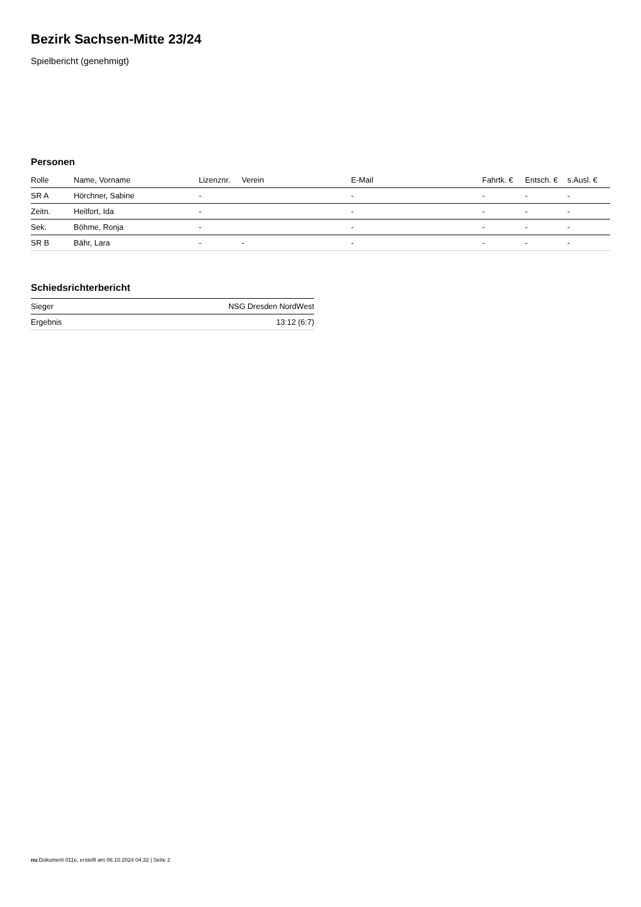Bezirk Sachsen-Mitte 23/24
Spielbericht (genehmigt)
Personen
| Rolle | Name, Vorname | Lizenznr. | Verein | E-Mail | Fahrtk. € | Entsch. € | s.Ausl. € |
| --- | --- | --- | --- | --- | --- | --- | --- |
| SR A | Hörchner, Sabine | - | | - | - | - | - |
| Zeitn. | Heilfort, Ida | - | | - | - | - | - |
| Sek. | Böhme, Ronja | - | | - | - | - | - |
| SR B | Bähr, Lara | - | - | - | - | - | - |
Schiedsrichterbericht
| Sieger | NSG Dresden NordWest |
| Ergebnis | 13:12 (6:7) |
nu.Dokument 011e, erstellt am 06.10.2024 04:32 | Seite 2